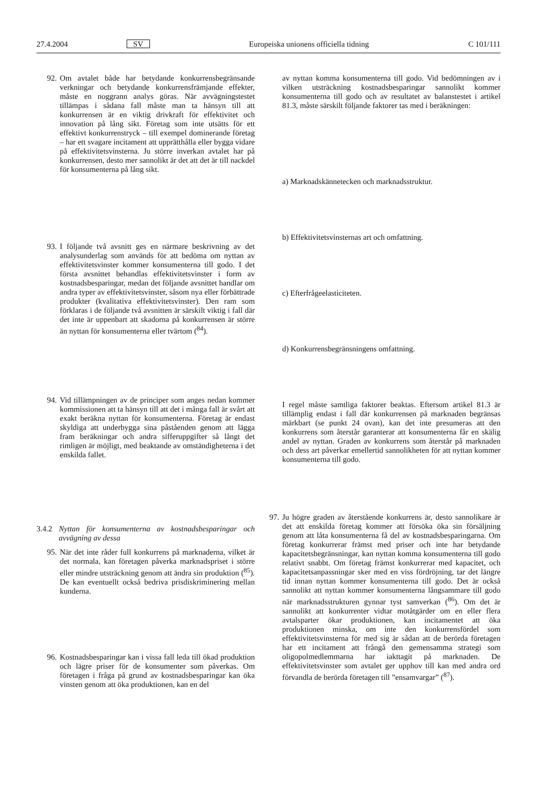27.4.2004 SV Europeiska unionens officiella tidning C 101/111
92. Om avtalet både har betydande konkurrensbegränsande verkningar och betydande konkurrensfrämjande effekter, måste en noggrann analys göras. När avvägningstestet tillämpas i sådana fall måste man ta hänsyn till att konkurrensen är en viktig drivkraft för effektivitet och innovation på lång sikt. Företag som inte utsätts för ett effektivt konkurrenstryck – till exempel dominerande företag – har ett svagare incitament att upprätthålla eller bygga vidare på effektivitetsvinsterna. Ju större inverkan avtalet har på konkurrensen, desto mer sannolikt är det att det är till nackdel för konsumenterna på lång sikt.
93. I följande två avsnitt ges en närmare beskrivning av det analysunderlag som används för att bedöma om nyttan av effektivitetsvinster kommer konsumenterna till godo. I det första avsnittet behandlas effektivitetsvinster i form av kostnadsbesparingar, medan det följande avsnittet handlar om andra typer av effektivitetsvinster, såsom nya eller förbättrade produkter (kvalitativa effektivitetsvinster). Den ram som förklaras i de följande två avsnitten är särskilt viktig i fall där det inte är uppenbart att skadorna på konkurrensen är större än nyttan för konsumenterna eller tvärtom (<sup>84</sup>).
94. Vid tillämpningen av de principer som anges nedan kommer kommissionen att ta hänsyn till att det i många fall är svårt att exakt beräkna nyttan för konsumenterna. Företag är endast skyldiga att underbygga sina påståenden genom att lägga fram beräkningar och andra sifferuppgifter så långt det rimligen är möjligt, med beaktande av omständigheterna i det enskilda fallet.
3.4.2
Nyttan för konsumenterna av kostnadsbesparingar och avvägning av dessa
95. När det inte råder full konkurrens på marknaderna, vilket är det normala, kan företagen påverka marknadspriset i större eller mindre utsträckning genom att ändra sin produktion (<sup>85</sup>). De kan eventuellt också bedriva prisdiskriminering mellan kunderna.
96. Kostnadsbesparingar kan i vissa fall leda till ökad produktion och lägre priser för de konsumenter som påverkas. Om företagen i fråga på grund av kostnadsbesparingar kan öka vinsten genom att öka produktionen, kan en del
av nyttan komma konsumenterna till godo. Vid bedömningen av i vilken utsträckning kostnadsbesparingar sannolikt kommer konsumenterna till godo och av resultatet av balanstestet i artikel 81.3, måste särskilt följande faktorer tas med i beräkningen:
a) Marknadskännetecken och marknadsstruktur.
b) Effektivitetsvinsternas art och omfattning.
c) Efterfrågeelasticiteten.
d) Konkurrensbegränsningens omfattning.
I regel måste samtliga faktorer beaktas. Eftersom artikel 81.3 är tillämplig endast i fall där konkurrensen på marknaden begränsas märkbart (se punkt 24 ovan), kan det inte presumeras att den konkurrens som återstår garanterar att konsumenterna får en skälig andel av nyttan. Graden av konkurrens som återstår på marknaden och dess art påverkar emellertid sannolikheten för att nyttan kommer konsumenterna till godo.
97. Ju högre graden av återstående konkurrens är, desto sannolikare är det att enskilda företag kommer att försöka öka sin försäljning genom att låta konsumenterna få del av kostnadsbesparingarna. Om företag konkurrerar främst med priser och inte har betydande kapacitetsbegränsningar, kan nyttan komma konsumenterna till godo relativt snabbt. Om företag främst konkurrerar med kapacitet, och kapacitetsanpassningar sker med en viss fördröjning, tar det längre tid innan nyttan kommer konsumenterna till godo. Det är också sannolikt att nyttan kommer konsumenterna långsammare till godo när marknadsstrukturen gynnar tyst samverkan (<sup>86</sup>). Om det är sannolikt att konkurrenter vidtar motåtgärder om en eller flera avtalsparter ökar produktionen, kan incitamentet att öka produktionen minska, om inte den konkurrensfördel som effektivitetsvinsterna för med sig är sådan att de berörda företagen har ett incitament att frångå den gemensamma strategi som oligopolmedlemmarna har iakttagit på marknaden. De effektivitetsvinster som avtalet ger upphov till kan med andra ord förvandla de berörda företagen till ”ensamvargar” (<sup>87</sup>).